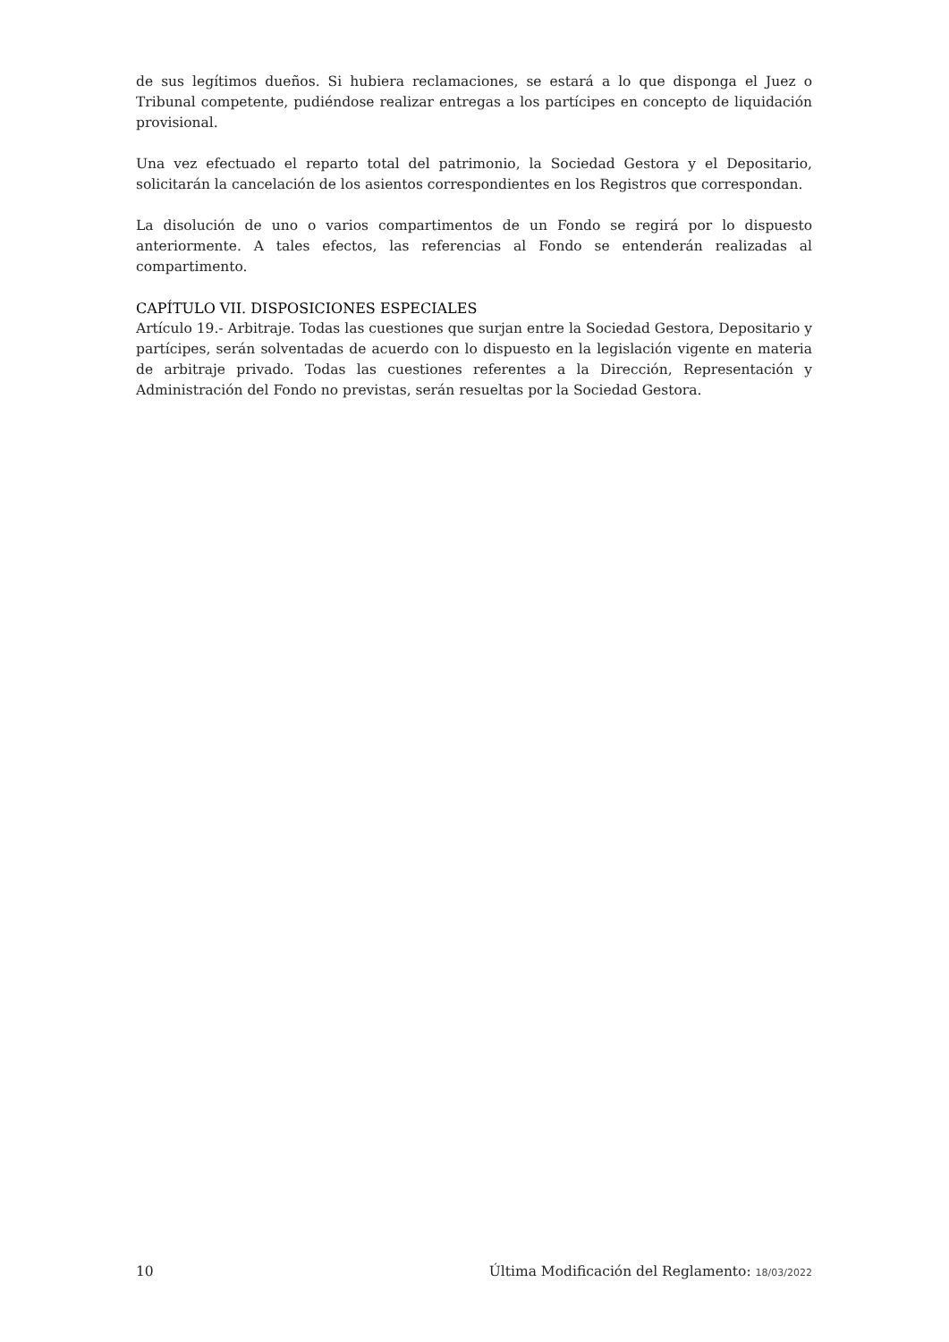de sus legítimos dueños. Si hubiera reclamaciones, se estará a lo que disponga el Juez o Tribunal competente, pudiéndose realizar entregas a los partícipes en concepto de liquidación provisional.
Una vez efectuado el reparto total del patrimonio, la Sociedad Gestora y el Depositario, solicitarán la cancelación de los asientos correspondientes en los Registros que correspondan.
La disolución de uno o varios compartimentos de un Fondo se regirá por lo dispuesto anteriormente. A tales efectos, las referencias al Fondo se entenderán realizadas al compartimento.
CAPÍTULO VII. DISPOSICIONES ESPECIALES
Artículo 19.- Arbitraje. Todas las cuestiones que surjan entre la Sociedad Gestora, Depositario y partícipes, serán solventadas de acuerdo con lo dispuesto en la legislación vigente en materia de arbitraje privado. Todas las cuestiones referentes a la Dirección, Representación y Administración del Fondo no previstas, serán resueltas por la Sociedad Gestora.
10 Última Modificación del Reglamento: 18/03/2022